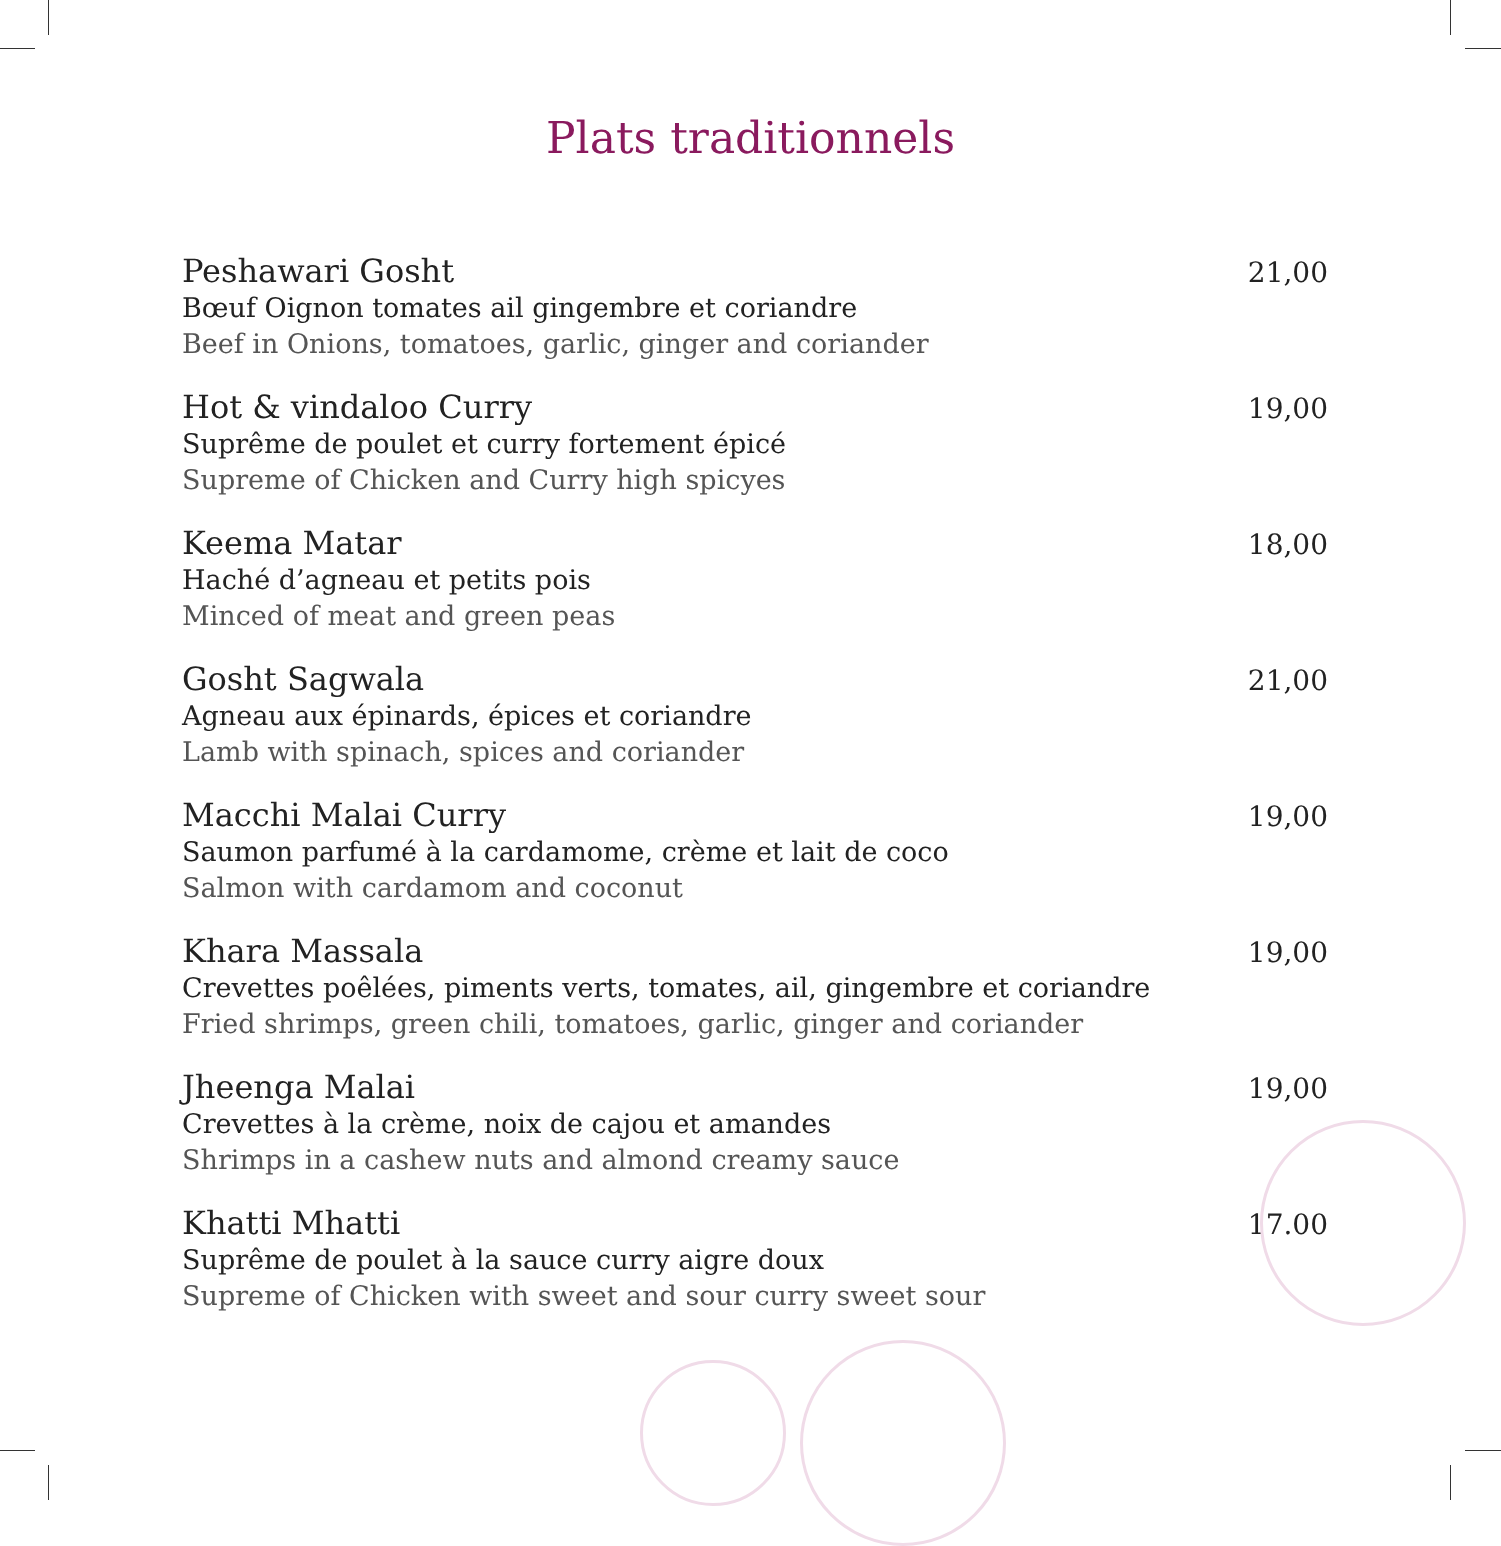Plats traditionnels
Peshawari Gosht
Bœuf Oignon tomates ail gingembre et coriandre
Beef in Onions, tomatoes, garlic, ginger and coriander
21,00
Hot & vindaloo Curry
Suprême de poulet et curry fortement épicé
Supreme of Chicken and Curry high spicyes
19,00
Keema Matar
Haché d’agneau et petits pois
Minced of meat and green peas
18,00
Gosht Sagwala
Agneau aux épinards, épices et coriandre
Lamb with spinach, spices and coriander
21,00
Macchi Malai Curry
Saumon parfumé à la cardamome, crème et lait de coco
Salmon with cardamom and coconut
19,00
Khara Massala
Crevettes poêlées, piments verts, tomates, ail, gingembre et coriandre
Fried shrimps, green chili, tomatoes, garlic, ginger and coriander
19,00
Jheenga Malai
Crevettes à la crème, noix de cajou et amandes
Shrimps in a cashew nuts and almond creamy sauce
19,00
Khatti Mhatti
Suprême de poulet à la sauce curry aigre doux
Supreme of Chicken with sweet and sour curry sweet sour
17.00